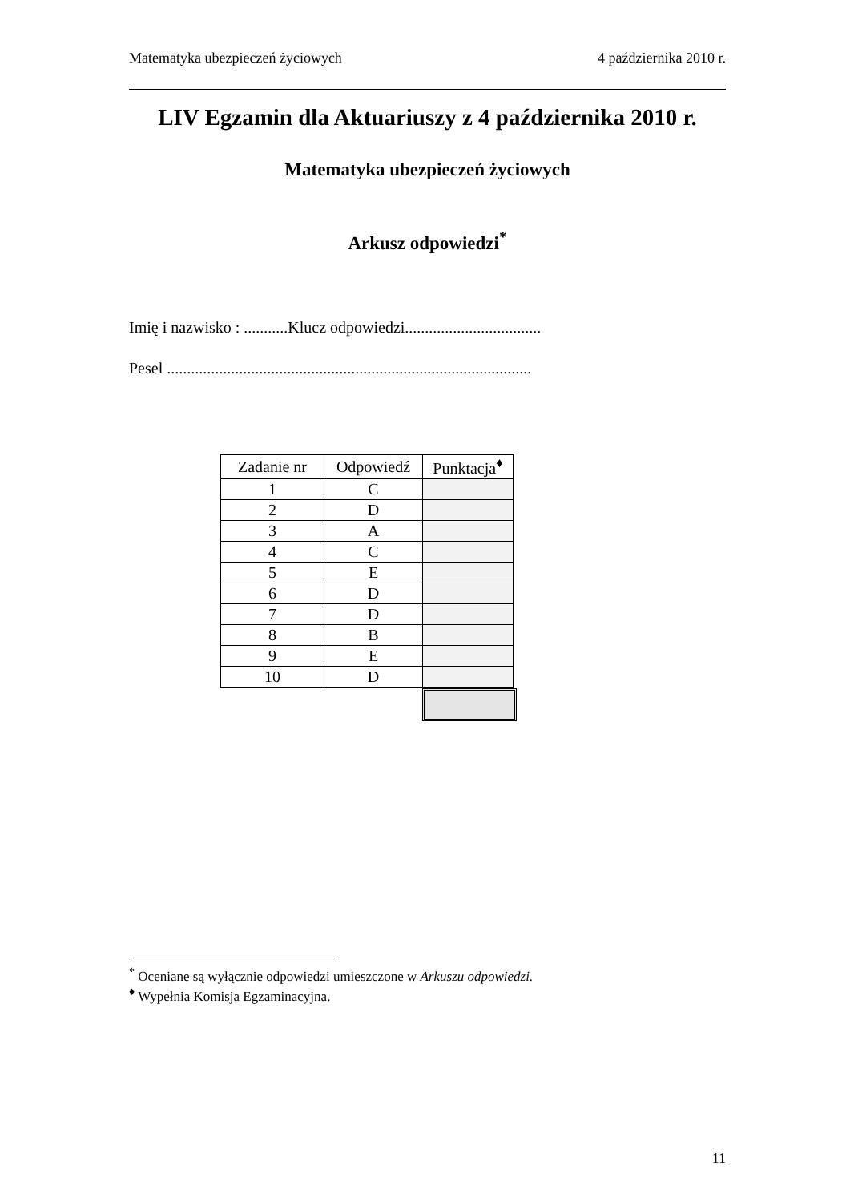Matematyka ubezpieczeń życiowych 4 października 2010 r.
LIV Egzamin dla Aktuariuszy z 4 października 2010 r.
Matematyka ubezpieczeń życiowych
Arkusz odpowiedzi<sup>*</sup>
Imię i nazwisko : ...........Klucz odpowiedzi..................................
Pesel ...........................................................................................
| Zadanie nr | Odpowiedź | Punktacja<sup>♦</sup> |
| --- | --- | --- |
| 1 | C | |
| 2 | D | |
| 3 | A | |
| 4 | C | |
| 5 | E | |
| 6 | D | |
| 7 | D | |
| 8 | B | |
| 9 | E | |
| 10 | D | |
<sup>*</sup> Oceniane są wyłącznie odpowiedzi umieszczone w Arkuszu odpowiedzi.
<sup>♦</sup> Wypełnia Komisja Egzaminacyjna.
11